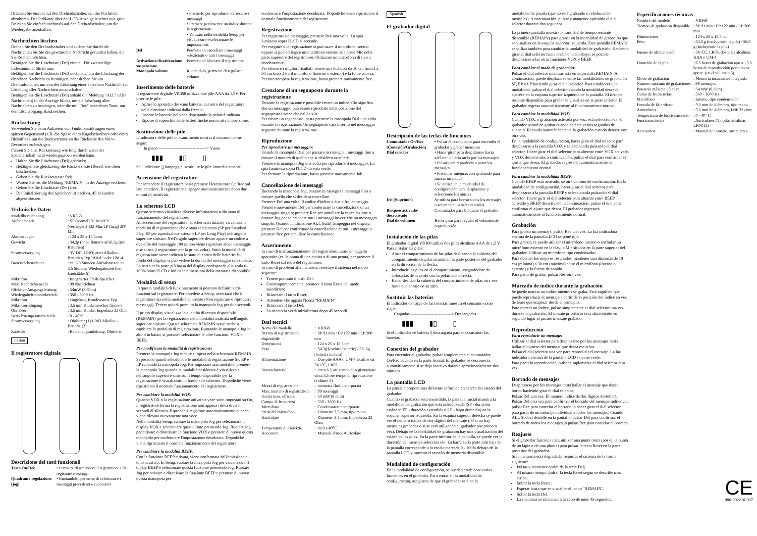Drücken Sie einmal auf den Drehradschalter, um die Nachricht abzuhören. Der Indikator über der LCD-Anzeige leuchtet nun grün.
Drücken Sie einfach nochmals auf den Drehradschalter, um die Wiedergabe anzuhalten.
Nachrichten löschen
Drehen Sie den Drehradschalter und suchen Sie durch die Nachrichten bis Sie die gewünschte Nachricht gefunden haben, die Sie löschen möchten.
Betätigen Sie die Löschtaste (Del) einmal. Die zweistellige Indexnummer blinkt nun.
Betätigen Sie die Löschtaste (Del) nochmals, um die Löschung der einzelnen Nachricht zu bestätigen, oder drehen Sie am Drehradschalter, um von der Löschung einer einzelnen Nachricht zur Löschung aller Nachrichten umzuschalten.
Betätigen Sie die Löschtaste (Del) sobald die Meldung "ALL" (Alle Nachrichten) in der Anzeige blinkt, um die Löschung aller Nachrichten zu bestätigen, oder die mit "Rec" bezeichnet Taste, um den Löschvorgang abzubrechen.
Rücksetzung
Verwenden Sie beim Auftreten von Funktionsstörungen einen spitzen Gegenstand (z.B. die Spitze eines Kugelschreibers oder eines Bleistiftes), um die Rücksetztaste an der Rückseite des Voice-Recorders zu betätigen.
Führen Sie eine Rücksetzung wie folgt durch wenn der Speicherinhalt nicht wiedergegeben werden kann:
Halten Sie die Löschtaste (Del) gedrückt;
Betätigen Sie gleichzeitig die Rücksetztaste (Reset) wie oben beschrieben;
Geben Sie die Rücksetztaste frei;
Warten Sie bis die Meldung "REMAIN" in der Anzeige erscheint.
Geben Sie die Löschtaste (Del) frei.
Die Initialisierung des Speichers ist nach ca. 45 Sekunden abgeschlossen.
Technische Daten
| Modellbezeichnung | : VR368 |
| Aufnahmezeit | : SP (normal) 91 Min/EP (verlängert) 122 Min/LP (lang) 200 Min |
| Abmessungen | : 124 x 25 x 15,5mm |
| Gewicht | : 34,3g (ohne Batterien)/56,5g (mit Batterien) |
| Stromversorgung | : 3V DC, LR03; zwei Alkaline-Batterien Typ "AAA" oder UM-4 |
| Batterielebensdauer | : ca. 6.5 Stunden Aufnahmezeit ca. 3.5 Stunden Wiedergabezeit (bei Lautstärke 5) |
| Mikrofon | : Integrierter Flash-Speicher |
| Max. Nachrichtenzahl | : 99 Nachrichten |
| Effektive Ausgangsleistung | : 54mW (8 Ohm) |
| Wiedergabefrequenzbereich | : 350 - 3600 Hz |
| Mikrofon | : eingebaut, Kondensator-Typ |
| Mikrofon-Eingang | : 3,5 mm Klinkenstecker (mono) |
| Ohrhörer | : 3,5 mm Klinke, Impedanz 32 Ohm |
| Betriebstemperaturbereich | : 0 - 40ºC |
| Stromversorgung | : Ohrhörer (1) LR03 Alkaline-Batterie (2) |
| Zubehör | : Bedienungsanleitung, Ohrhörer |
Italian
Il registratore digitale
Descrizione dei tasti funzionali
| Tasto On/Rec | • Permette di accendere il registratore e di registrare messaggi |
| Quadrante regolazione (jog) | • Ruotandolo, permette di selezionare i messaggi precedenti e successivi |
| | • Premerlo per riprodurre o arrestare i messaggi • Premere per inserire un indice durante la registrazione. • Va usato nella modalità Setup per visualizzare e selezionare le impostazioni. |
| Del | Permette di cancellare i messaggi selezionati o tutti i messaggi |
| Attivazione/disattivazione sospensione | Permette di bloccare il registratore |
| Manopola volume | Ruotandolo, permette di regolare il volume |
Inserimento delle batterie
Il registratore digitale VR368 utilizza due pile AAA da 1,5V. Per inserire le pile:
Aprire lo sportello del vano batterie, sul retro del registratore, nella direzione indicata dalla freccia.
Inserire le batterie nel vano rispettando la polarità indicata.
Riporre il coperchio delle batteri finché non scatta in posizione.
Sostituzione delle pile
L'indicatore delle pile in esaurimento mostra il consumo come segue:
In pieno ----------------------------------> Vuoto
▮▮▮ ▮▯ ▯
Se l'indicatore ▯ lampeggia, sostituire le pile immediatamente.
Accensione del registratore
Per accendere il registratore basta premere l'interruttore On/Rec sul lato anteriore. Il registratore si spegne automaticamente dopo due minuti di inattività.
Lo schermo LCD
Questo schermo visualizza diverse informazioni sullo stato di funzionamento del registratore.
All'accensione del registratore, la schermata iniziale visualizza la modalità di registrazione che è stata selezionata (SP per Standard Play, EP per riproduzione estesa o LP per Long Play) nell'angolo superiore sinistro. Nell'angolo superiore destro appare un codice a due cifre del messaggio (00 se non viene registrato alcun messaggio o se si usa il registratore per la prima volta). Sotto la modalità di registrazione viene indicato lo stato di carica delle batterie. Sul fondo del display, si può vedere la durata del messaggio selezionato. La barra nella parte più bassa del display corrisponde alla scala 0-100% sotto l'LCD e indica le dimensioni della memoria disponibile.
Modalità di setup
In questa modalità di funzionamento si possono definire varie funzioni sul registratore. Per accedere a Setup, accertarsi che il registratore sia nella modalità di arresto (Non registrare o riprodurre messaggi). Tenere quindi premuto la manopola Jog per due secondi.
Il primo display visualizza la quantità di tempo disponibile (REMAIN) per la registrazione nella modalità indicata nell'angolo superiore sinistro. Questa schermata REMAIN serve anche a cambiare la modalità di registrazione. Ruotando la manopola Jog in alto o in basso, si possono selezionare le altre funzioni, VOX e BEEP.
Per modificare la modalità di registrazione:
Premere la manopola Jog mentre si opera nella schermata REMAIN. Si possono quindi selezionare le modalità di registrazione SP, EP e LP ruotando la manopola Jog. Per impostare una modalità, premere la manopola Jog quando la modalità desiderata è visualizzata nell'angolo superiore sinistro. Il tempo disponibile per la registrazione è visualizzato in fondo allo schermo. Dopodiché viene ripristinato il normale funzionamento del registratore.
Per cambiare la modalità VOX:
Quando VOX o la registrazione attivata a voce sono impostati su On, il registratore ferma la registrazione non appena rileva diversi secondi di silenzio. Riprende a registrare automaticamente quando viene rilevata nuovamente una voce.
Nella modalità Setup, ruotare la manopola Jog per selezionare il display VOX e selezionare quest'ultimo premendo Jog. Ruotare Jog per attivare o disattivare la funzione VOX e premere di nuovo questa manopola per confermare l'impostazione desiderata. Dopodiché viene ripristinato il normale funzionamento del registratore.
Per cambiare la modalità BEEP:
Con la funzione BEEP attivata, viene confermata dall'emissione di tono acustico. In Setup, ruotare la manopola Jog per visualizzare il diplay BEEP e selezionare questa funzione premendo Jog. Ruotare Jog per attivare o disattivare la funzione BEEP e premere di nuovo questa manopola per
confermare l'impostazione desiderata. Dopodiché viene ripristinato il normale funzionamento del registratore.
Registrazione
Per registrare un messaggio, premere Rec una volta. La spia luminosa sopra l'LCD si accende.
Per eseguire una registrazione si può usare il microfono interno oppure si può collegare un microfono esterno alla presa Mic nella parte superiore del registratore. Utilizzare un microfono di tipo a condensatore.
Per ottenere i migliori risultati, tenere una distanza da 10 cm (min.) a 30 cm (max.) tra il microfono (interno o esterno) e la fonte sonora.
Per interrompere la registrazione, basta premere nuovamente Rec.
Creazione di un segnaposto durante la registrazione
Durante la registrazione è possibile creare un indice. Ciò significa che un messaggio può essere riprodotto dalla posizione del segnaposto invece che dall'inizio.
Per creare un segnaposto, basta premere la manopola Dial una volta durante la registrazione. Un segnaposto sara inserito nel messaggio seguente durante la registrazione.
Riproduzione
Per riprodurre un messaggio:
Usando la manopola Dial per passare in rassegna i messaggi fino a trovare il numero di quello che si desidera ascoltare.
Premere la manopola Jog una volta per riprodurre il messaggio. La spia luminosa sopra l'LCD diventa verde.
Per fermare la riproduzione, basta premere nuovamente Job.
Cancellazione dei messaggi
Ruotando la manopola Jog, passare in rassegna i messaggi fino a trovare quello che si desidera cancellare.
Premere Del una volta. Il codice d'indice a due cifre lampeggia. Premere nuovamente Del per confermare la cancellazione di un messaggio singolo; premere Rec per annullare la cancellazione o ruotare Jog per selezionare tutti i messaggi invece che un messaggio singolo. Quando l'indicazione ALL (tutti) lampeggia nel display, premere Del per confermare la cancellazione di tutti i messaggi o premere Rec per annullare la cancellazione.
Azzeramento
In caso di malfunzionamento del registratore, usare un oggetto appuntito (es. la punta di una matita o di una penna) per premere il tasto Reset sul retro del registratore.
In caso di problemi alla memoria, resettare il sistema nel modo seguente:
Tenere premuto il tasto Del;
Contemporaneamente, premere il tasto Reset nel modo suindicato;
Rilasciare il tasto Reset;
Attendere che appaia l'icona "REMAIN".
Rilasciare il tasto Del.
La memoria verrà inizializzata dopo 45 secondi.
Dati tecnici
| Nome del modello | : VR368 |
| Durata di registrazione disponibile | : SP 91 min / EP 122 min / LP 200 min |
| Dimensioni | : 124 x 25 x 15,5 cm |
| Peso | : 34,3g (escluso batterie) / 56, 5g (batteria inclusa) |
| Alimentazione | : Due pile AAA o UM-4 alcaline da 3V CC, LR03 |
| Durata batterie | : circa 6.5 ore tempo di registrazione circa 3.5 ore tempo di riproduzione (volume 5) |
| Mezzi di registrazione | : memoria flash incorporata |
| Max. numero di registrazioni | : 99 messaggi |
| Uscita max. efficace | : 54 mW (8 ohm) |
| Campo di frequenza | : 350 - 3600 Hz |
| Microfono | : Condensatore incorporato |
| Presa del microfono | : Diametro 3,5 mm, tipo mono |
| Auricolare | : Diametro 3,5 mm, Impedenza 32 Ohm |
| Temperatura di esercizio | : da 0 a 40°C |
| Accessori | : Manuale d'uso, Auricolare |
Spanish
El grabador digital
Descripción de las teclas de funciones
| Conmutador On/Rec (Conexión/Grabación) | • Pulsar el conmutador para encender el grabador y grabar mensajes |
| Dial selector | • Hacer girar para desplazarse hacia adelante o hacia atrás por los mensajes • Pulsar para reproducir o parar los mensajes • Presionar mientras está grabando para marcar un índice • Se utiliza en la modalidad de configuración para desplazarse y seleccionar los ajustes |
| Del (Suprimir) | Se utiliza para borrar todos los mensajes o solamente los seleccionados |
| Bloqueo activado/ desactivado | Conmutador para bloquear el grabador |
| Dial de volumen | Hacer girar para regular el volumen de reproducción |
Instalación de las pilas
El grabador digital VR368 utiliza dos pilas alcalinas AAA de 1,5 V.
Para instalar las pilas:
Abrir el compartimiento de las pilas deslizando la cubierta del compartimiento de pilas situada en la parte posterior del grabador en la dirección de la flecha.
Introducir las pilas en el compartimiento, asegurándose de colocarlas de acuerdo con la polaridad correcta.
Hacer deslizar la cubierta del compartimiento de pilas otra vez hasta que encaje en su sitio.
Sustituir las baterias
El indicador de cárga de las baterias muestra el consumo como sigue:
Cargadas -----------------------------> Descargadas
▮▮▮ ▮▯ ▯
Si el indicador de bateria ▯ descargada parpadea sustituir las baterias.
Conexión del grabador
Para encender el grabador, pulsar simplemente el conmutador On/Rec situado en la parte frontal. El grabador se desconecta automáticamente si se deja inactivo durante aproximadamente dos minutos.
La pantalla LCD
La pantalla proporciona diferente información acerca del estado del grabador.
Cuando el grabador está encendido, la pantalla inicial muestra la modalidad de grabación que está seleccionada (SP - duración estándar, EP - duración extendida o LP - larga duración) en la esquina superior izquierda. En la esquina superior derecha se puede ver el número índice de dos dígitos del mensaje (00 si no hay mensajes grabados o si se está utilizando el grabador por primera vez). Debajo de la modalidad de grabación hay una visualización del estado de las pilas. En la parte inferior de la pantalla, se puede ver la duración del mensaje seleccionado. La barra en la parte más baja de la pantalla corresponde a la escala marcada 0 - 100% debajo de la pantalla LCD y muestra el tamaño de memoria disponible.
Modalidad de configuración
En la modalidad de configuración, se pueden establecer varias funciones en el grabador. Para entrar en la modalidad de configuración, asegúrese de que el grabador está en la
modalidad de parada (que no esté grabando o rebobinando mensajes). A continuación, pulsar y mantener oprimido el dial selector durante dos segundos.
La primera pantalla muestra la cantidad de tiempo restante disponible (REMAIN) para grabar en la modalidad de grabación que se visualiza en la esquina superior izquierda. Esta pantalla REMAIN se utiliza también para cambiar la modalidad de grabación. Haciendo girar el dial selector hacia arriba o hacia abajo, es posible desplazarse a las otras funciones VOX y BEEP.
Para cambiar el modo de grabación:
Pulsar el dial selector mientras está en la pantalla REMAIN. A continuación, puede desplazarse entre las modalidades de grabación SP, EP y LP haciendo girar el dial selector. Para establecer una modalidad, pulsar el dial selector cuando la modalidad deseada aparece en la esquina superior izquierda de la pantalla. El tiempo restante disponible para grabar se visualiza en la parte inferior. El grabador regresa automáticamente al funcionamiento normal.
Para cambiar la modalidad VOX:
Cuando VOX, o grabación activada por voz, está seleccionada, el grabador parará de grabar cuando detecte varios segundos de silencio. Reanuda automáticamente la grabación cuando detecte voz otra vez.
En la modalidad de configuración, hacer girar el dial selector para desplazarse a la pantalla VOX y seleccionarla pulsando el dial selector. Hacer girar el dial selector para alternar entre VOX activada y VOX desactivada; a continuación, pulsar el dial para confirmar el ajuste que desea. El grabador regresará automáticamente al funcionamiento normal.
Para cambiar la modalidad BEEP:
Cuando BEEP está activado, se oirá un tono de confirmación. En la modalidad de configuración, hacer girar el dial selector para desplazarse a la pantalla BEEP y seleccionarla pulsando el dial selector. Hacer girar el dial selector para alternar entre BEEP activado y BEEP desactivado; a continuación, pulsar el dial para confirmar el ajuste que desea. El grabador regresará automáticamente al funcionamiento normal.
Grabación
Para grabar un mensaje, pulsar Rec una vez. La luz indicadora encima de la pantalla LCD se pone roja.
Para grabar, se puede utilizar el micrófono interno o enchufar un micrófono externo en la clavija Mic situada en la parte superior del grabador. Utilizar un micrófono tipo condensador.
Para obtener los mejores resultados, mantener una distancia de 10 cm (mínima) a 30 cm (máxima) entre el micrófono (interno o externo) y la fuente de sonido.
Para parar de grabar, pulsar Rec otra vez.
Marcado de índice durante la grabación
Se puede marcar un índice mientras se graba. Esto significa que puede reproducir el mensaje a partir de la posición del índice en vez de tener que empezar desde el principio.
Para marcar un índice, pulsar simplemente el dial selector una vez durante la grabación. El mesaje prioritário sera almacenado en segundo lugar al primer mensaje grabado.
Reproducción
Para reproducir un mensaje:
Utilizar el dial selector para desplazarse por los mensajes hasta hallar el número del mensaje que desea escuchar.
Pulsar el dial selector una vez para reproducir el mensaje. La luz indicadora encima de la pantalla LCD se pone verde.
Para parar la reproducción, pulsar simplemente el dial selector otra vez.
Borrado de mensajes
Desplazarse por los mensajes hasta hallar el mensaje que desea borrar haciendo girar el dial selector.
Pulsar Del una vez. El número índice de dos dígitos destellará. Pulsar Del otra vez para confirmar el borrado del mensaje individual, pulsar Rec para cancelar el borrado, o hacer girar el dial selector para pasar de un mensaje individual a todos los mensajes. Cuando ALL (todos) destelle en la pantalla, pulsar Del para confirmar el borrado de todos los mensajes, o pulsar Rec para cancelar el borrado.
Reajuste
Si el grabador funciona mal, utilizar una punta roma (por ej. la punta de un lápiz o de una pluma) para pulsar la tecla Reset en la parte posterior del grabador.
Si la memoria está degradada, reajustar el sistema de la forma siguiente:
Pulsar y mantener oprimida la tecla Del;
Al mismo tiempo, pulsar la tecla Reset según se describe más arriba;
Soltar la tecla Reset;
Esperar hasta que se visualice el icono "REMAIN".
Soltar la tecla Del.
La memoria se inicializará al cabo de unos 45 segundos.
Especificaciones técnicas
| Nombre del modelo | : VR368 |
| Tiempo de grabación disponible | : SP 91 min / EP 122 min / LP 200 min |
| Dimensiones | : 124 x 25 x 15,5 cm |
| Peso | : 34,3 g (excluyendo la pila) / 56,5 g (incluyendo la pila) |
| Fuente de alimentación | : 3V CC, LR03, dos pilas alcalinas AAA o UM-4 |
| Duración de la pila | : 6.5 horas de grabación aprox.; 3.5 horas de reproducción por altavoz aprox. (en el volumen 5) |
| Modo de grabación | : Memoria instantánea integrada |
| Número máximo de grabaciones | : 99 mensajes |
| Potencia máxima efectiva | : 54 mW (8 ohm) |
| Gama de frecuencias | : 350 - 3600 Hz |
| Micrófono | : Interno, tipo condensador |
| Entrada de Micrófono | : 3.5 mm de diámetro, tipo mono |
| Auriculares | : 3.5 mm de diámetro, IMP 32 ohm |
| Temperatura de funcionamiento | : 0 - 40° C |
| Funcionamiento | : Auriculares (1), pilas alcalinas LR03 (2) |
| Accesorios | : Manual de Usuario, auriculares |
CE
086-002210-097